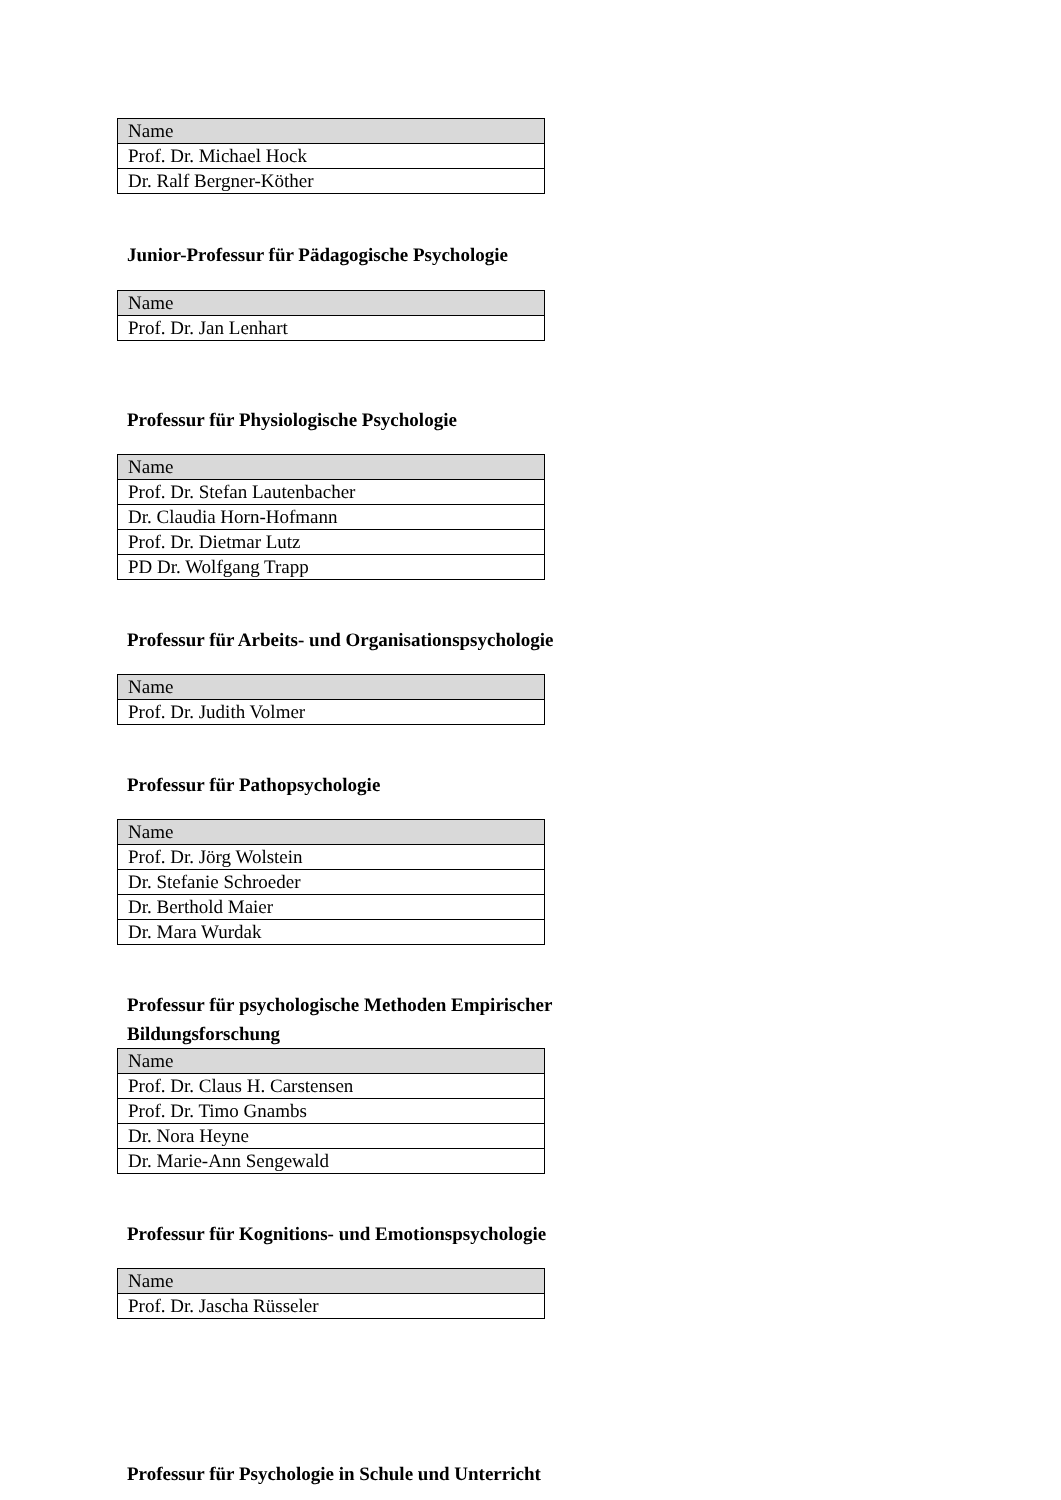| Name |
| --- |
| Prof. Dr. Michael Hock |
| Dr. Ralf Bergner-Köther |
Junior-Professur für Pädagogische Psychologie
| Name |
| --- |
| Prof. Dr. Jan Lenhart |
Professur für Physiologische Psychologie
| Name |
| --- |
| Prof. Dr. Stefan Lautenbacher |
| Dr. Claudia Horn-Hofmann |
| Prof. Dr. Dietmar Lutz |
| PD Dr. Wolfgang Trapp |
Professur für Arbeits- und Organisationspsychologie
| Name |
| --- |
| Prof. Dr. Judith Volmer |
Professur für Pathopsychologie
| Name |
| --- |
| Prof. Dr. Jörg Wolstein |
| Dr. Stefanie Schroeder |
| Dr. Berthold Maier |
| Dr. Mara Wurdak |
Professur für psychologische Methoden Empirischer Bildungsforschung
| Name |
| --- |
| Prof. Dr. Claus H. Carstensen |
| Prof. Dr. Timo Gnambs |
| Dr. Nora Heyne |
| Dr. Marie-Ann Sengewald |
Professur für Kognitions- und Emotionspsychologie
| Name |
| --- |
| Prof. Dr. Jascha Rüsseler |
Professur für Psychologie in Schule und Unterricht